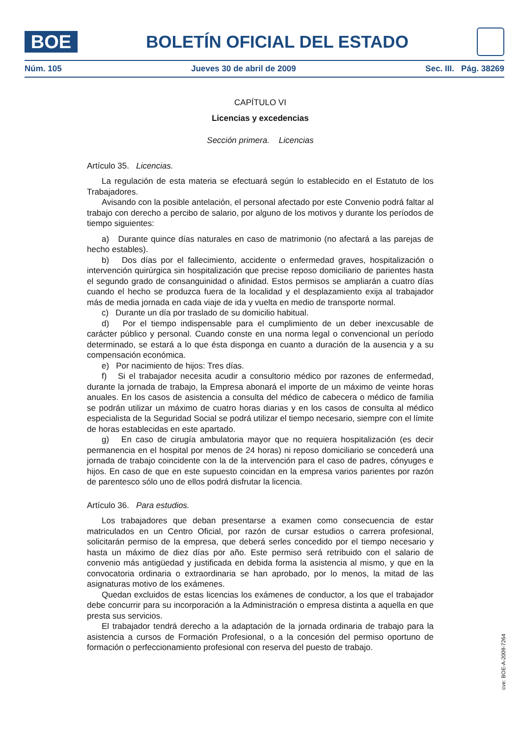BOE
BOLETÍN OFICIAL DEL ESTADO
Núm. 105 Jueves 30 de abril de 2009 Sec. III. Pág. 38269
CAPÍTULO VI
Licencias y excedencias
Sección primera. Licencias
Artículo 35. Licencias.
La regulación de esta materia se efectuará según lo establecido en el Estatuto de los Trabajadores.
Avisando con la posible antelación, el personal afectado por este Convenio podrá faltar al trabajo con derecho a percibo de salario, por alguno de los motivos y durante los períodos de tiempo siguientes:
a) Durante quince días naturales en caso de matrimonio (no afectará a las parejas de hecho estables).
b) Dos días por el fallecimiento, accidente o enfermedad graves, hospitalización o intervención quirúrgica sin hospitalización que precise reposo domiciliario de parientes hasta el segundo grado de consanguinidad o afinidad. Estos permisos se ampliarán a cuatro días cuando el hecho se produzca fuera de la localidad y el desplazamiento exija al trabajador más de media jornada en cada viaje de ida y vuelta en medio de transporte normal.
c) Durante un día por traslado de su domicilio habitual.
d) Por el tiempo indispensable para el cumplimiento de un deber inexcusable de carácter público y personal. Cuando conste en una norma legal o convencional un período determinado, se estará a lo que ésta disponga en cuanto a duración de la ausencia y a su compensación económica.
e) Por nacimiento de hijos: Tres días.
f) Si el trabajador necesita acudir a consultorio médico por razones de enfermedad, durante la jornada de trabajo, la Empresa abonará el importe de un máximo de veinte horas anuales. En los casos de asistencia a consulta del médico de cabecera o médico de familia se podrán utilizar un máximo de cuatro horas diarias y en los casos de consulta al médico especialista de la Seguridad Social se podrá utilizar el tiempo necesario, siempre con el límite de horas establecidas en este apartado.
g) En caso de cirugía ambulatoria mayor que no requiera hospitalización (es decir permanencia en el hospital por menos de 24 horas) ni reposo domiciliario se concederá una jornada de trabajo coincidente con la de la intervención para el caso de padres, cónyuges e hijos. En caso de que en este supuesto coincidan en la empresa varios parientes por razón de parentesco sólo uno de ellos podrá disfrutar la licencia.
Artículo 36. Para estudios.
Los trabajadores que deban presentarse a examen como consecuencia de estar matriculados en un Centro Oficial, por razón de cursar estudios o carrera profesional, solicitarán permiso de la empresa, que deberá serles concedido por el tiempo necesario y hasta un máximo de diez días por año. Este permiso será retribuido con el salario de convenio más antigüedad y justificada en debida forma la asistencia al mismo, y que en la convocatoria ordinaria o extraordinaria se han aprobado, por lo menos, la mitad de las asignaturas motivo de los exámenes.
Quedan excluidos de estas licencias los exámenes de conductor, a los que el trabajador debe concurrir para su incorporación a la Administración o empresa distinta a aquella en que presta sus servicios.
El trabajador tendrá derecho a la adaptación de la jornada ordinaria de trabajo para la asistencia a cursos de Formación Profesional, o a la concesión del permiso oportuno de formación o perfeccionamiento profesional con reserva del puesto de trabajo.
cve: BOE-A-2009-7264